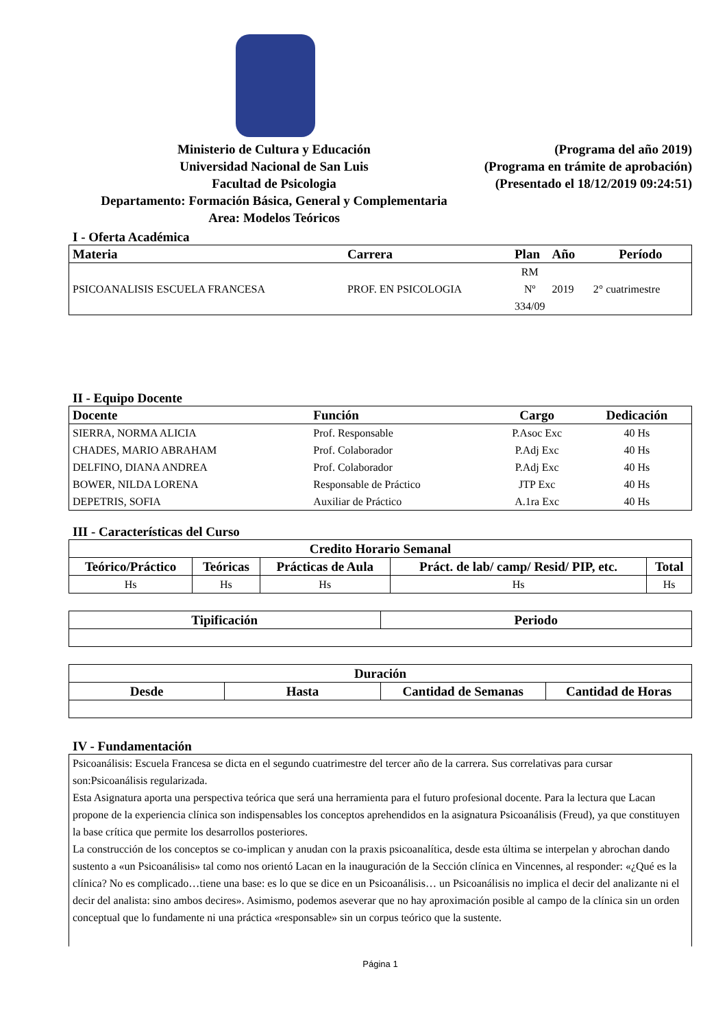Ministerio de Cultura y Educación
Universidad Nacional de San Luis
Facultad de Psicologia
Departamento: Formación Básica, General y Complementaria
Area: Modelos Teóricos
(Programa del año 2019)
(Programa en trámite de aprobación)
(Presentado el 18/12/2019 09:24:51)
I - Oferta Académica
| Materia | Carrera | Plan | Año | Período |
| --- | --- | --- | --- | --- |
| PSICOANALISIS ESCUELA FRANCESA | PROF. EN PSICOLOGIA | RM Nº 334/09 | 2019 | 2° cuatrimestre |
II - Equipo Docente
| Docente | Función | Cargo | Dedicación |
| --- | --- | --- | --- |
| SIERRA, NORMA ALICIA | Prof. Responsable | P.Asoc Exc | 40 Hs |
| CHADES, MARIO ABRAHAM | Prof. Colaborador | P.Adj Exc | 40 Hs |
| DELFINO, DIANA ANDREA | Prof. Colaborador | P.Adj Exc | 40 Hs |
| BOWER, NILDA LORENA | Responsable de Práctico | JTP Exc | 40 Hs |
| DEPETRIS, SOFIA | Auxiliar de Práctico | A.1ra Exc | 40 Hs |
III - Características del Curso
| Credito Horario Semanal | | | | |
| --- | --- | --- | --- | --- |
| Teórico/Práctico | Teóricas | Prácticas de Aula | Práct. de lab/ camp/ Resid/ PIP, etc. | Total |
| Hs | Hs | Hs | Hs | Hs |
| Tipificación | Periodo |
| --- | --- |
| Duración | | | |
| --- | --- | --- | --- |
| Desde | Hasta | Cantidad de Semanas | Cantidad de Horas |
IV - Fundamentación
Psicoanálisis: Escuela Francesa se dicta en el segundo cuatrimestre del tercer año de la carrera. Sus correlativas para cursar son:Psicoanálisis regularizada.
Esta Asignatura aporta una perspectiva teórica que será una herramienta para el futuro profesional docente. Para la lectura que Lacan propone de la experiencia clínica son indispensables los conceptos aprehendidos en la asignatura Psicoanálisis (Freud), ya que constituyen la base crítica que permite los desarrollos posteriores.
La construcción de los conceptos se co-implican y anudan con la praxis psicoanalítica, desde esta última se interpelan y abrochan dando sustento a «un Psicoanálisis» tal como nos orientó Lacan en la inauguración de la Sección clínica en Vincennes, al responder: «¿Qué es la clínica? No es complicado…tiene una base: es lo que se dice en un Psicoanálisis… un Psicoanálisis no implica el decir del analizante ni el decir del analista: sino ambos decires». Asimismo, podemos aseverar que no hay aproximación posible al campo de la clínica sin un orden conceptual que lo fundamente ni una práctica «responsable» sin un corpus teórico que la sustente.
Página 1